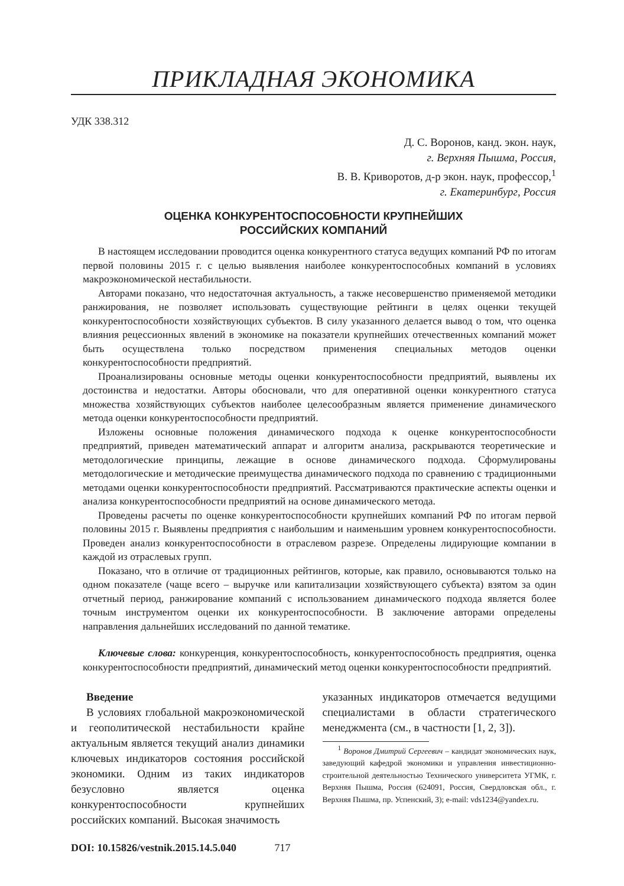ПРИКЛАДНАЯ ЭКОНОМИКА
УДК 338.312
Д. С. Воронов, канд. экон. наук,
г. Верхняя Пышма, Россия,
В. В. Криворотов, д-р экон. наук, профессор,<sup>1</sup>
г. Екатеринбург, Россия
ОЦЕНКА КОНКУРЕНТОСПОСОБНОСТИ КРУПНЕЙШИХ
РОССИЙСКИХ КОМПАНИЙ
В настоящем исследовании проводится оценка конкурентного статуса ведущих компаний РФ по итогам первой половины 2015 г. с целью выявления наиболее конкурентоспособных компаний в условиях макроэкономической нестабильности.
Авторами показано, что недостаточная актуальность, а также несовершенство применяемой методики ранжирования, не позволяет использовать существующие рейтинги в целях оценки текущей конкурентоспособности хозяйствующих субъектов. В силу указанного делается вывод о том, что оценка влияния рецессионных явлений в экономике на показатели крупнейших отечественных компаний может быть осуществлена только посредством применения специальных методов оценки конкурентоспособности предприятий.
Проанализированы основные методы оценки конкурентоспособности предприятий, выявлены их достоинства и недостатки. Авторы обосновали, что для оперативной оценки конкурентного статуса множества хозяйствующих субъектов наиболее целесообразным является применение динамического метода оценки конкурентоспособности предприятий.
Изложены основные положения динамического подхода к оценке конкурентоспособности предприятий, приведен математический аппарат и алгоритм анализа, раскрываются теоретические и методологические принципы, лежащие в основе динамического подхода. Сформулированы методологические и методические преимущества динамического подхода по сравнению с традиционными методами оценки конкурентоспособности предприятий. Рассматриваются практические аспекты оценки и анализа конкурентоспособности предприятий на основе динамического метода.
Проведены расчеты по оценке конкурентоспособности крупнейших компаний РФ по итогам первой половины 2015 г. Выявлены предприятия с наибольшим и наименьшим уровнем конкурентоспособности. Проведен анализ конкурентоспособности в отраслевом разрезе. Определены лидирующие компании в каждой из отраслевых групп.
Показано, что в отличие от традиционных рейтингов, которые, как правило, основываются только на одном показателе (чаще всего – выручке или капитализации хозяйствующего субъекта) взятом за один отчетный период, ранжирование компаний с использованием динамического подхода является более точным инструментом оценки их конкурентоспособности. В заключение авторами определены направления дальнейших исследований по данной тематике.
Ключевые слова: конкуренция, конкурентоспособность, конкурентоспособность предприятия, оценка конкурентоспособности предприятий, динамический метод оценки конкурентоспособности предприятий.
Введение
В условиях глобальной макроэкономической и геополитической нестабильности крайне актуальным является текущий анализ динамики ключевых индикаторов состояния российской экономики. Одним из таких индикаторов безусловно является оценка конкурентоспособности крупнейших российских компаний. Высокая значимость
указанных индикаторов отмечается ведущими специалистами в области стратегического менеджмента (см., в частности [1, 2, 3]).
<sup>1</sup> Воронов Дмитрий Сергеевич – кандидат экономических наук, заведующий кафедрой экономики и управления инвестиционно-строительной деятельностью Технического университета УГМК, г. Верхняя Пышма, Россия (624091, Россия, Свердловская обл., г. Верхняя Пышма, пр. Успенский, 3); e-mail: vds1234@yandex.ru.
DOI: 10.15826/vestnik.2015.14.5.040 717